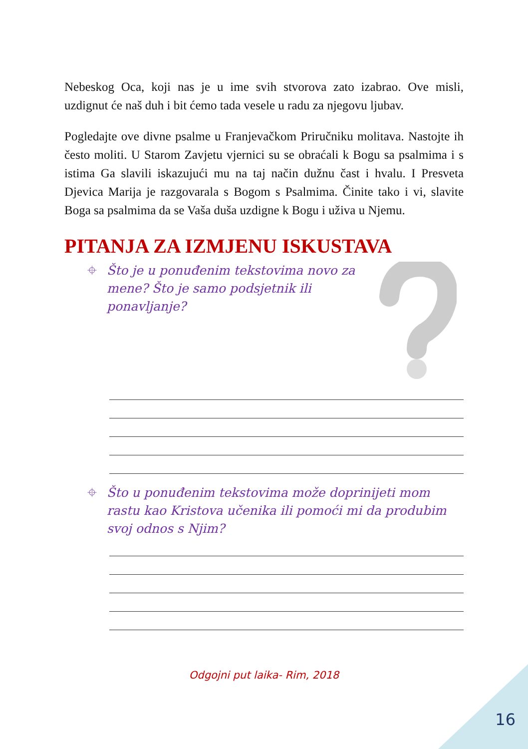Nebeskog Oca, koji nas je u ime svih stvorova zato izabrao. Ove misli, uzdignut će naš duh i bit ćemo tada vesele u radu za njegovu ljubav.
Pogledajte ove divne psalme u Franjevačkom Priručniku molitava. Nastojte ih često moliti. U Starom Zavjetu vjernici su se obraćali k Bogu sa psalmima i s istima Ga slavili iskazujući mu na taj način dužnu čast i hvalu. I Presveta Djevica Marija je razgovarala s Bogom s Psalmima. Činite tako i vi, slavite Boga sa psalmima da se Vaša duša uzdigne k Bogu i uživa u Njemu.
PITANJA ZA IZMJENU ISKUSTAVA
⌖ Što je u ponuđenim tekstovima novo za mene? Što je samo podsjetnik ili ponavljanje?
⌖ Što u ponuđenim tekstovima može doprinijeti mom rastu kao Kristova učenika ili pomoći mi da produbim svoj odnos s Njim?
Odgojni put laika- Rim, 2018
16